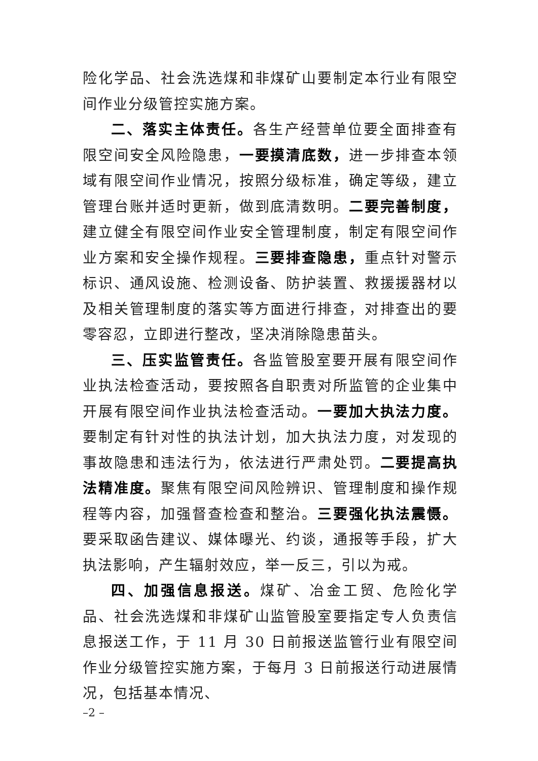险化学品、社会洗选煤和非煤矿山要制定本行业有限空间作业分级管控实施方案。
二、落实主体责任。各生产经营单位要全面排查有限空间安全风险隐患，一要摸清底数，进一步排查本领域有限空间作业情况，按照分级标准，确定等级，建立管理台账并适时更新，做到底清数明。二要完善制度，建立健全有限空间作业安全管理制度，制定有限空间作业方案和安全操作规程。三要排查隐患，重点针对警示标识、通风设施、检测设备、防护装置、救援援器材以及相关管理制度的落实等方面进行排查，对排查出的要零容忍，立即进行整改，坚决消除隐患苗头。
三、压实监管责任。各监管股室要开展有限空间作业执法检查活动，要按照各自职责对所监管的企业集中开展有限空间作业执法检查活动。一要加大执法力度。要制定有针对性的执法计划，加大执法力度，对发现的事故隐患和违法行为，依法进行严肃处罚。二要提高执法精准度。聚焦有限空间风险辨识、管理制度和操作规程等内容，加强督查检查和整治。三要强化执法震慑。要采取函告建议、媒体曝光、约谈，通报等手段，扩大执法影响，产生辐射效应，举一反三，引以为戒。
四、加强信息报送。煤矿、冶金工贸、危险化学品、社会洗选煤和非煤矿山监管股室要指定专人负责信息报送工作，于 11 月 30 日前报送监管行业有限空间作业分级管控实施方案，于每月 3 日前报送行动进展情况，包括基本情况、
–2 –